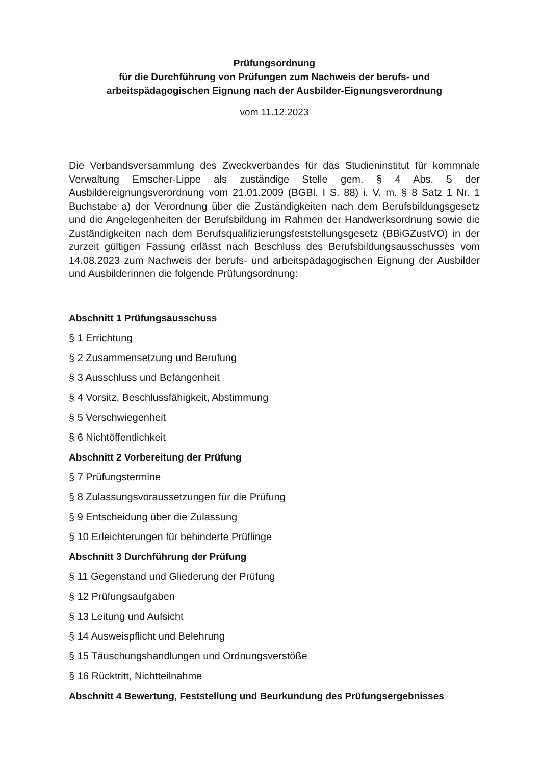Prüfungsordnung
für die Durchführung von Prüfungen zum Nachweis der berufs- und
arbeitspädagogischen Eignung nach der Ausbilder-Eignungsverordnung
vom 11.12.2023
Die Verbandsversammlung des Zweckverbandes für das Studieninstitut für kommnale Verwaltung Emscher-Lippe als zuständige Stelle gem. § 4 Abs. 5 der Ausbildereignungsverordnung vom 21.01.2009 (BGBl. I S. 88) i. V. m. § 8 Satz 1 Nr. 1 Buchstabe a) der Verordnung über die Zuständigkeiten nach dem Berufsbildungsgesetz und die Angelegenheiten der Berufsbildung im Rahmen der Handwerksordnung sowie die Zuständigkeiten nach dem Berufsqualifizierungsfeststellungsgesetz (BBiGZustVO) in der zurzeit gültigen Fassung erlässt nach Beschluss des Berufsbildungsausschusses vom 14.08.2023 zum Nachweis der berufs- und arbeitspädagogischen Eignung der Ausbilder und Ausbilderinnen die folgende Prüfungsordnung:
Abschnitt 1 Prüfungsausschuss
§ 1 Errichtung
§ 2 Zusammensetzung und Berufung
§ 3 Ausschluss und Befangenheit
§ 4 Vorsitz, Beschlussfähigkeit, Abstimmung
§ 5 Verschwiegenheit
§ 6 Nichtöffentlichkeit
Abschnitt 2 Vorbereitung der Prüfung
§ 7 Prüfungstermine
§ 8 Zulassungsvoraussetzungen für die Prüfung
§ 9 Entscheidung über die Zulassung
§ 10 Erleichterungen für behinderte Prüflinge
Abschnitt 3 Durchführung der Prüfung
§ 11 Gegenstand und Gliederung der Prüfung
§ 12 Prüfungsaufgaben
§ 13 Leitung und Aufsicht
§ 14 Ausweispflicht und Belehrung
§ 15 Täuschungshandlungen und Ordnungsverstöße
§ 16 Rücktritt, Nichtteilnahme
Abschnitt 4 Bewertung, Feststellung und Beurkundung des Prüfungsergebnisses